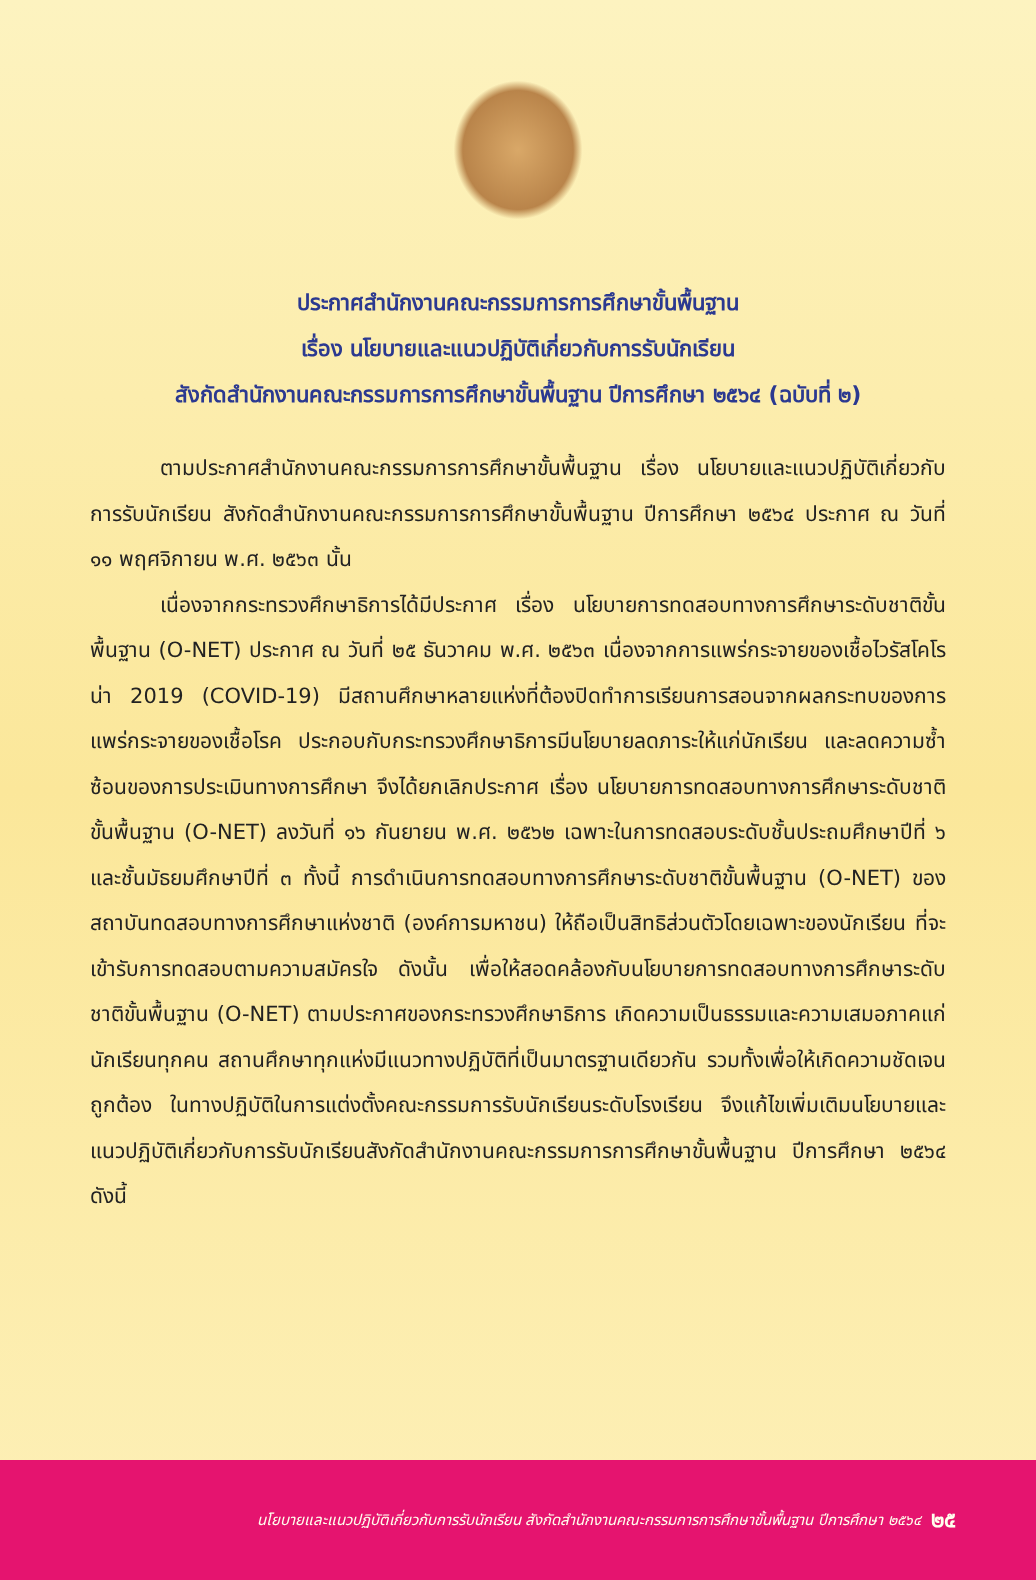ประกาศสำนักงานคณะกรรมการการศึกษาขั้นพื้นฐาน
เรื่อง นโยบายและแนวปฏิบัติเกี่ยวกับการรับนักเรียน
สังกัดสำนักงานคณะกรรมการการศึกษาขั้นพื้นฐาน ปีการศึกษา ๒๕๖๔ (ฉบับที่ ๒)
ตามประกาศสำนักงานคณะกรรมการการศึกษาขั้นพื้นฐาน เรื่อง นโยบายและแนวปฏิบัติเกี่ยวกับการรับนักเรียน สังกัดสำนักงานคณะกรรมการการศึกษาขั้นพื้นฐาน ปีการศึกษา ๒๕๖๔ ประกาศ ณ วันที่ ๑๑ พฤศจิกายน พ.ศ. ๒๕๖๓ นั้น
เนื่องจากกระทรวงศึกษาธิการได้มีประกาศ เรื่อง นโยบายการทดสอบทางการศึกษาระดับชาติขั้นพื้นฐาน (O-NET) ประกาศ ณ วันที่ ๒๕ ธันวาคม พ.ศ. ๒๕๖๓ เนื่องจากการแพร่กระจายของเชื้อไวรัสโคโรน่า 2019 (COVID-19) มีสถานศึกษาหลายแห่งที่ต้องปิดทำการเรียนการสอนจากผลกระทบของการแพร่กระจายของเชื้อโรค ประกอบกับกระทรวงศึกษาธิการมีนโยบายลดภาระให้แก่นักเรียน และลดความซ้ำซ้อนของการประเมินทางการศึกษา จึงได้ยกเลิกประกาศ เรื่อง นโยบายการทดสอบทางการศึกษาระดับชาติขั้นพื้นฐาน (O-NET) ลงวันที่ ๑๖ กันยายน พ.ศ. ๒๕๖๒ เฉพาะในการทดสอบระดับชั้นประถมศึกษาปีที่ ๖ และชั้นมัธยมศึกษาปีที่ ๓ ทั้งนี้ การดำเนินการทดสอบทางการศึกษาระดับชาติขั้นพื้นฐาน (O-NET) ของสถาบันทดสอบทางการศึกษาแห่งชาติ (องค์การมหาชน) ให้ถือเป็นสิทธิส่วนตัวโดยเฉพาะของนักเรียน ที่จะเข้ารับการทดสอบตามความสมัครใจ ดังนั้น เพื่อให้สอดคล้องกับนโยบายการทดสอบทางการศึกษาระดับชาติขั้นพื้นฐาน (O-NET) ตามประกาศของกระทรวงศึกษาธิการ เกิดความเป็นธรรมและความเสมอภาคแก่นักเรียนทุกคน สถานศึกษาทุกแห่งมีแนวทางปฏิบัติที่เป็นมาตรฐานเดียวกัน รวมทั้งเพื่อให้เกิดความชัดเจน ถูกต้อง ในทางปฏิบัติในการแต่งตั้งคณะกรรมการรับนักเรียนระดับโรงเรียน จึงแก้ไขเพิ่มเติมนโยบายและแนวปฏิบัติเกี่ยวกับการรับนักเรียนสังกัดสำนักงานคณะกรรมการการศึกษาขั้นพื้นฐาน ปีการศึกษา ๒๕๖๔ ดังนี้
นโยบายและแนวปฏิบัติเกี่ยวกับการรับนักเรียน สังกัดสำนักงานคณะกรรมการการศึกษาขั้นพื้นฐาน ปีการศึกษา ๒๕๖๔ ๒๕